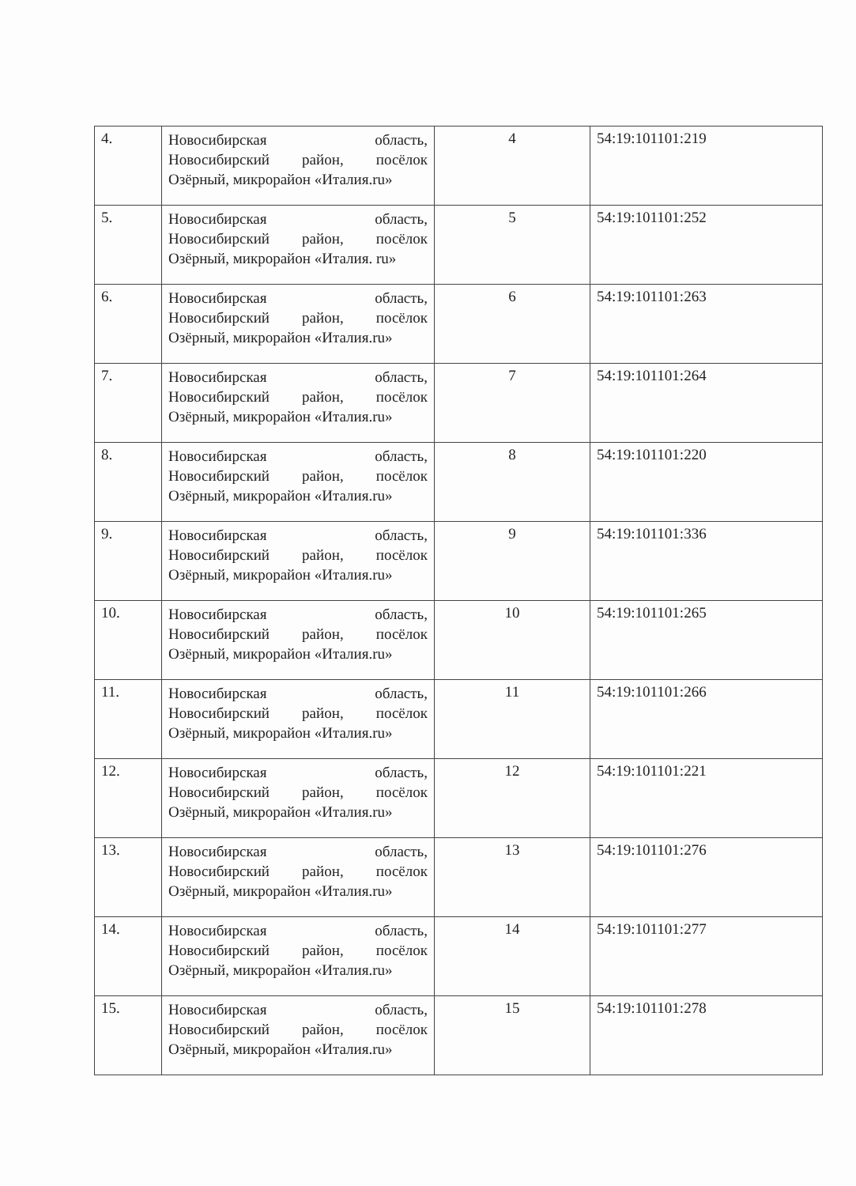| 4. | Новосибирская область, Новосибирский район, посёлок Озёрный, микрорайон «Италия.ru» | 4 | 54:19:101101:219 |
| 5. | Новосибирская область, Новосибирский район, посёлок Озёрный, микрорайон «Италия. ru» | 5 | 54:19:101101:252 |
| 6. | Новосибирская область, Новосибирский район, посёлок Озёрный, микрорайон «Италия.ru» | 6 | 54:19:101101:263 |
| 7. | Новосибирская область, Новосибирский район, посёлок Озёрный, микрорайон «Италия.ru» | 7 | 54:19:101101:264 |
| 8. | Новосибирская область, Новосибирский район, посёлок Озёрный, микрорайон «Италия.ru» | 8 | 54:19:101101:220 |
| 9. | Новосибирская область, Новосибирский район, посёлок Озёрный, микрорайон «Италия.ru» | 9 | 54:19:101101:336 |
| 10. | Новосибирская область, Новосибирский район, посёлок Озёрный, микрорайон «Италия.ru» | 10 | 54:19:101101:265 |
| 11. | Новосибирская область, Новосибирский район, посёлок Озёрный, микрорайон «Италия.ru» | 11 | 54:19:101101:266 |
| 12. | Новосибирская область, Новосибирский район, посёлок Озёрный, микрорайон «Италия.ru» | 12 | 54:19:101101:221 |
| 13. | Новосибирская область, Новосибирский район, посёлок Озёрный, микрорайон «Италия.ru» | 13 | 54:19:101101:276 |
| 14. | Новосибирская область, Новосибирский район, посёлок Озёрный, микрорайон «Италия.ru» | 14 | 54:19:101101:277 |
| 15. | Новосибирская область, Новосибирский район, посёлок Озёрный, микрорайон «Италия.ru» | 15 | 54:19:101101:278 |